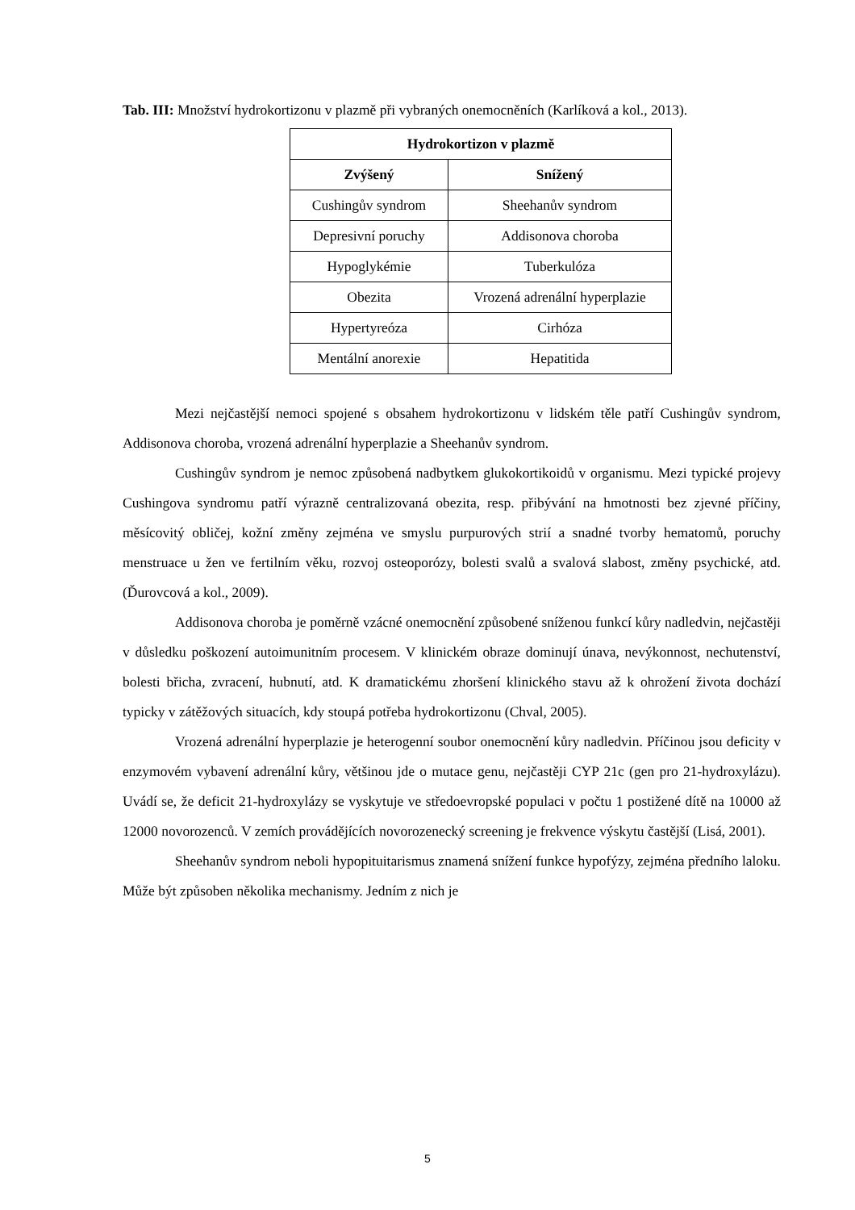Tab. III: Množství hydrokortizonu v plazmě při vybraných onemocněních (Karlíková a kol., 2013).
| Hydrokortizon v plazmě | |
| --- | --- |
| Zvýšený | Snížený |
| Cushingův syndrom | Sheehanův syndrom |
| Depresivní poruchy | Addisonova choroba |
| Hypoglykémie | Tuberkulóza |
| Obezita | Vrozená adrenální hyperplazie |
| Hypertyreóza | Cirhóza |
| Mentální anorexie | Hepatitida |
Mezi nejčastější nemoci spojené s obsahem hydrokortizonu v lidském těle patří Cushingův syndrom, Addisonova choroba, vrozená adrenální hyperplazie a Sheehanův syndrom.
Cushingův syndrom je nemoc způsobená nadbytkem glukokortikoidů v organismu. Mezi typické projevy Cushingova syndromu patří výrazně centralizovaná obezita, resp. přibývání na hmotnosti bez zjevné příčiny, měsícovitý obličej, kožní změny zejména ve smyslu purpurových strií a snadné tvorby hematomů, poruchy menstruace u žen ve fertilním věku, rozvoj osteoporózy, bolesti svalů a svalová slabost, změny psychické, atd. (Ďurovcová a kol., 2009).
Addisonova choroba je poměrně vzácné onemocnění způsobené sníženou funkcí kůry nadledvin, nejčastěji v důsledku poškození autoimunitním procesem. V klinickém obraze dominují únava, nevýkonnost, nechutenství, bolesti břicha, zvracení, hubnutí, atd. K dramatickému zhoršení klinického stavu až k ohrožení života dochází typicky v zátěžových situacích, kdy stoupá potřeba hydrokortizonu (Chval, 2005).
Vrozená adrenální hyperplazie je heterogenní soubor onemocnění kůry nadledvin. Příčinou jsou deficity v enzymovém vybavení adrenální kůry, většinou jde o mutace genu, nejčastěji CYP 21c (gen pro 21-hydroxylázu). Uvádí se, že deficit 21-hydroxylázy se vyskytuje ve středoevropské populaci v počtu 1 postižené dítě na 10000 až 12000 novorozenců. V zemích provádějících novorozenecký screening je frekvence výskytu častější (Lisá, 2001).
Sheehanův syndrom neboli hypopituitarismus znamená snížení funkce hypofýzy, zejména předního laloku. Může být způsoben několika mechanismy. Jedním z nich je
5